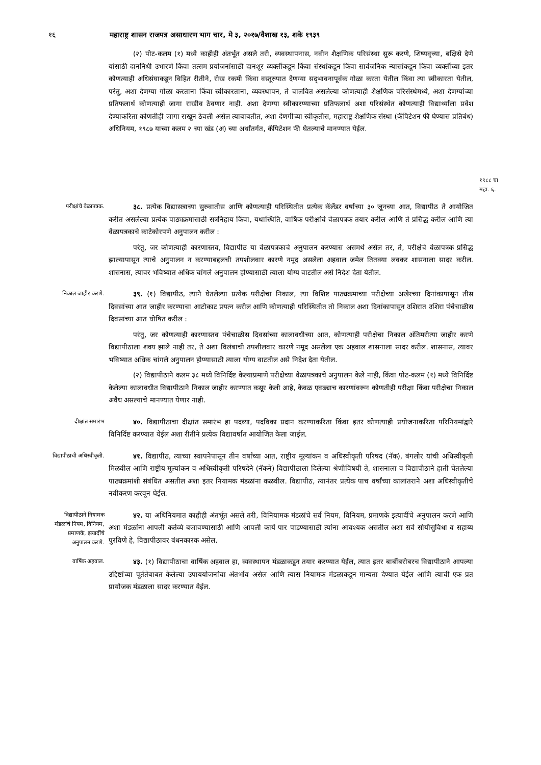१६ महाराष्ट्र शासन राजपत्र असाधारण भाग चार, मे ३, २०१७/वैशाख १३, शके १९३९
(२) पोट-कलम (१) मध्ये काहीही अंतर्भूत असले तरी, व्यवस्थापनास, नवीन शैक्षणिक परिसंस्था सुरू करणे, शिष्यवृत्त्या, बक्षिसे देणे यांसाठी दाननिधी उभारणे किंवा तत्सम प्रयोजनांसाठी दानशूर व्यक्तींकडून किंवा संस्थांकडून किंवा सार्वजनिक न्यासांकडून किंवा व्यक्तींच्या इतर कोणत्याही अधिसंघाकडून विहित रीतीने, रोख रकमी किंवा वस्तूरुपात देणग्या सद्‌भावनापूर्वक गोळा करता येतील किंवा त्या स्वीकारता येतील, परंतु, अशा देणग्या गोळा करताना किंवा स्वीकारताना, व्यवस्थापन, ते चालवित असलेल्या कोणत्याही शैक्षणिक परिसंस्थेमध्ये, अशा देणग्यांच्या प्रतिफलार्थ कोणत्याही जागा राखीव ठेवणार नाही. अशा देणग्या स्वीकारण्याच्या प्रतिफलार्थ अशा परिसंस्थेत कोणत्याही विद्यार्थ्याला प्रवेश देण्याकरिता कोणतीही जागा राखून ठेवली असेल त्याबाबतीत, अशा देणगीच्या स्वीकृतीस, महाराष्ट्र शैक्षणिक संस्था (कॅपिटेशन फी घेण्यास प्रतिबंध) अधिनियम, १९८७ याच्या कलम २ च्या खंड (अ) च्या अर्थांतर्गत, कॅपिटेशन फी घेतल्याचे मानण्यात येईल.
१९८८ चा
महा. ६.
परीक्षांचे वेळापत्रक.
३८. प्रत्येक विद्यासत्राच्या सुरुवातीस आणि कोणत्याही परिस्थितीत प्रत्येक कॅलेंडर वर्षाच्या ३० जूनच्या आत, विद्यापीठ ते आयोजित करीत असलेल्या प्रत्येक पाठ्यक्रमासाठी सत्रनिहाय किंवा, यथास्थिति, वार्षिक परीक्षांचे वेळापत्रक तयार करील आणि ते प्रसिद्ध करील आणि त्या वेळापत्रकाचे काटेकोरपणे अनुपालन करील :
परंतु, जर कोणत्याही कारणास्तव, विद्यापीठ या वेळापत्रकाचे अनुपालन करण्यास असमर्थ असेल तर, ते, परीक्षेचे वेळापत्रक प्रसिद्ध झाल्यापासून त्याचे अनुपालन न करण्याबद्दलची तपशीलवार कारणे नमूद असलेला अहवाल जमेल तितक्या लवकर शासनाला सादर करील. शासनास, त्यावर भविष्यात अधिक चांगले अनुपालन होण्यासाठी त्याला योग्य वाटतील असे निदेश देता येतील.
निकाल जाहीर करणे.
३९. (१) विद्यापीठ, त्याने घेतलेल्या प्रत्येक परीक्षेचा निकाल, त्या विशिष्ट पाठ्यक्रमाच्या परीक्षेच्या अखेरच्या दिनांकापासून तीस दिवसांच्या आत जाहीर करण्याचा आटोकाट प्रयत्न करील आणि कोणत्याही परिस्थितीत तो निकाल अशा दिनांकापासून उशिरात उशिरा पंचेचाळीस दिवसांच्या आत घोषित करील :
परंतु, जर कोणत्याही कारणास्तव पंचेचाळीस दिवसांच्या कालावधीच्या आत, कोणत्याही परीक्षेचा निकाल अंतिमरीत्या जाहीर करणे विद्यापीठाला शक्य झाले नाही तर, ते अशा विलंबाची तपशीलवार कारणे नमूद असलेला एक अहवाल शासनाला सादर करील. शासनास, त्यावर भविष्यात अधिक चांगले अनुपालन होण्यासाठी त्याला योग्य वाटतील असे निदेश देता येतील.
(२) विद्यापीठाने कलम ३८ मध्ये विनिर्दिष्ट केल्याप्रमाणे परीक्षेच्या वेळापत्रकाचे अनुपालन केले नाही, किंवा पोट-कलम (१) मध्ये विनिर्दिष्ट केलेल्या कालावधीत विद्यापीठाने निकाल जाहीर करण्यात कसूर केली आहे, केवळ एवढ्याच कारणांवरून कोणतीही परीक्षा किंवा परीक्षेचा निकाल अवैध असल्याचे मानण्यात येणार नाही.
दीक्षांत समारंभ
४०. विद्यापीठाचा दीक्षांत समारंभ हा पदव्या, पदविका प्रदान करण्याकरिता किंवा इतर कोणत्याही प्रयोजनाकरिता परिनियमांद्वारे विनिर्दिष्ट करण्यात येईल अशा रीतीने प्रत्येक विद्यावर्षात आयोजित केला जाईल.
विद्यापीठाची अधिस्वीकृती.
४१. विद्यापीठ, त्याच्या स्थापनेपासून तीन वर्षांच्या आत, राष्ट्रीय मूल्यांकन व अधिस्वीकृती परिषद (नॅक), बंगलोर यांची अधिस्वीकृती मिळवील आणि राष्ट्रीय मूल्यांकन व अधिस्वीकृती परिषदेने (नॅकने) विद्यापीठाला दिलेल्या श्रेणीविषयी ते, शासनाला व विद्यापीठाने हाती घेतलेल्या पाठ्यक्रमांशी संबंधित असतील अशा इतर नियामक मंडळांना कळवील. विद्यापीठ, त्यानंतर प्रत्येक पाच वर्षांच्या कालांतराने अशा अधिस्वीकृतीचे नवीकरण करवून घेईल.
विद्यापीठाने नियामक मंडळांचे नियम, विनियम, प्रमाणके, इत्यादींचे अनुपालन करणे.
४२. या अधिनियमात काहीही अंतर्भूत असले तरी, विनियामक मंडळांचे सर्व नियम, विनियम, प्रमाणके इत्यादींचे अनुपालन करणे आणि अशा मंडळांना आपली कर्तव्ये बजावण्यासाठी आणि आपली कार्ये पार पाडण्यासाठी त्यांना आवश्यक असतील अशा सर्व सोयीसुविधा व सहाय्य पुरविणे हे, विद्यापीठावर बंधनकारक असेल.
वार्षिक अहवाल.
४३. (१) विद्यापीठाचा वार्षिक अहवाल हा, व्यवस्थापन मंडळाकडून तयार करण्यात येईल, त्यात इतर बाबींबरोबरच विद्यापीठाने आपल्या उद्दिष्टांच्या पूर्ततेबाबत केलेल्या उपाययोजनांचा अंतर्भाव असेल आणि त्यास नियामक मंडळाकडून मान्यता देण्यात येईल आणि त्याची एक प्रत प्रायोजक मंडळाला सादर करण्यात येईल.